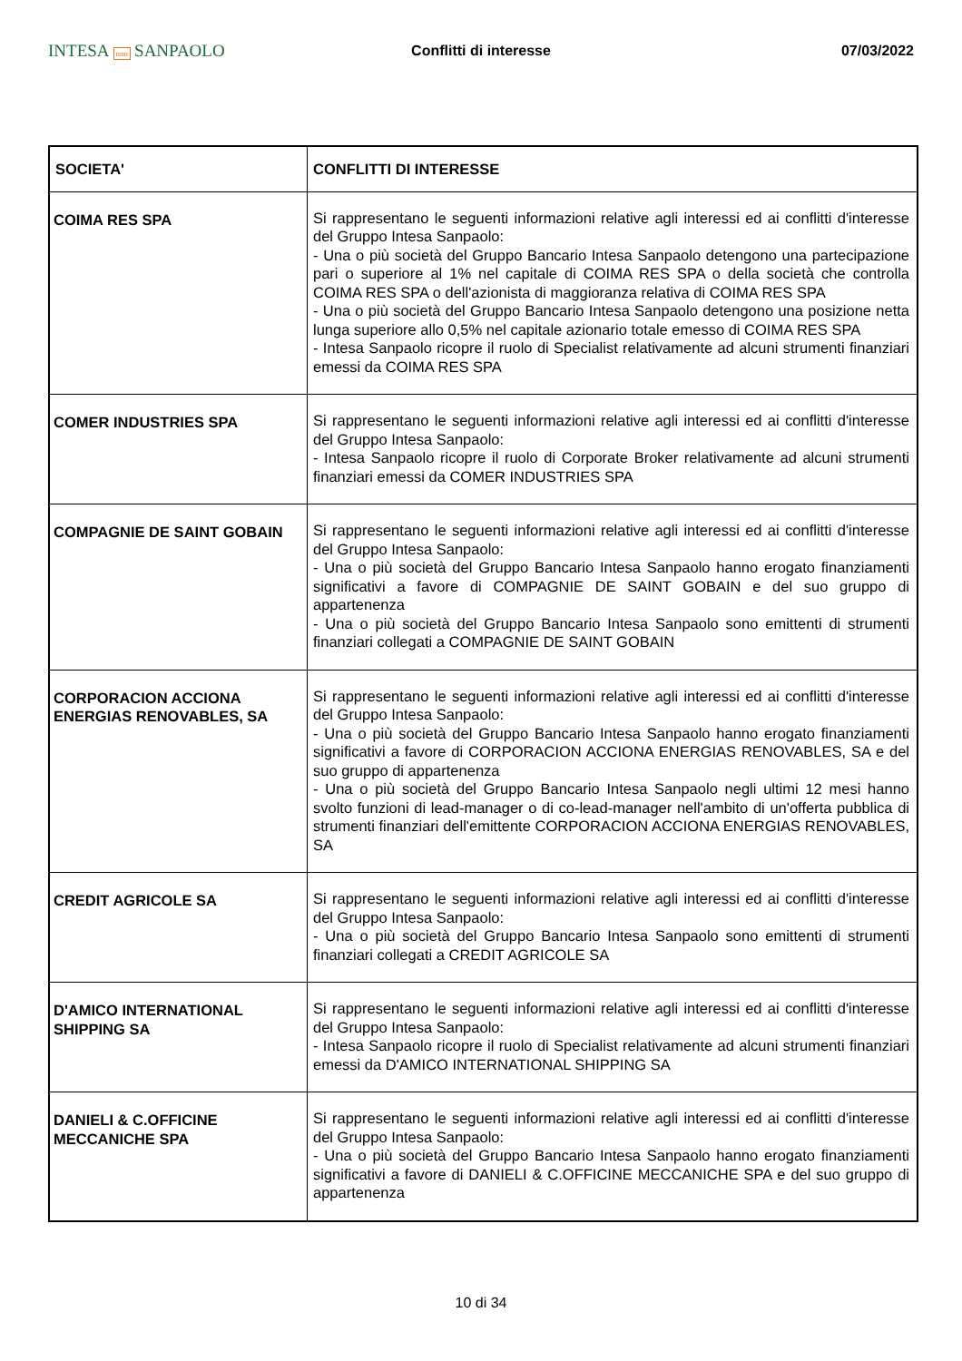INTESA nnn SANPAOLO
Conflitti di interesse 07/03/2022
| SOCIETA' | CONFLITTI DI INTERESSE |
| --- | --- |
| COIMA RES SPA | Si rappresentano le seguenti informazioni relative agli interessi ed ai conflitti d'interesse del Gruppo Intesa Sanpaolo: - Una o più società del Gruppo Bancario Intesa Sanpaolo detengono una partecipazione pari o superiore al 1% nel capitale di COIMA RES SPA o della società che controlla COIMA RES SPA o dell'azionista di maggioranza relativa di COIMA RES SPA - Una o più società del Gruppo Bancario Intesa Sanpaolo detengono una posizione netta lunga superiore allo 0,5% nel capitale azionario totale emesso di COIMA RES SPA - Intesa Sanpaolo ricopre il ruolo di Specialist relativamente ad alcuni strumenti finanziari emessi da COIMA RES SPA |
| COMER INDUSTRIES SPA | Si rappresentano le seguenti informazioni relative agli interessi ed ai conflitti d'interesse del Gruppo Intesa Sanpaolo: - Intesa Sanpaolo ricopre il ruolo di Corporate Broker relativamente ad alcuni strumenti finanziari emessi da COMER INDUSTRIES SPA |
| COMPAGNIE DE SAINT GOBAIN | Si rappresentano le seguenti informazioni relative agli interessi ed ai conflitti d'interesse del Gruppo Intesa Sanpaolo: - Una o più società del Gruppo Bancario Intesa Sanpaolo hanno erogato finanziamenti significativi a favore di COMPAGNIE DE SAINT GOBAIN e del suo gruppo di appartenenza - Una o più società del Gruppo Bancario Intesa Sanpaolo sono emittenti di strumenti finanziari collegati a COMPAGNIE DE SAINT GOBAIN |
| CORPORACION ACCIONA ENERGIAS RENOVABLES, SA | Si rappresentano le seguenti informazioni relative agli interessi ed ai conflitti d'interesse del Gruppo Intesa Sanpaolo: - Una o più società del Gruppo Bancario Intesa Sanpaolo hanno erogato finanziamenti significativi a favore di CORPORACION ACCIONA ENERGIAS RENOVABLES, SA e del suo gruppo di appartenenza - Una o più società del Gruppo Bancario Intesa Sanpaolo negli ultimi 12 mesi hanno svolto funzioni di lead-manager o di co-lead-manager nell'ambito di un'offerta pubblica di strumenti finanziari dell'emittente CORPORACION ACCIONA ENERGIAS RENOVABLES, SA |
| CREDIT AGRICOLE SA | Si rappresentano le seguenti informazioni relative agli interessi ed ai conflitti d'interesse del Gruppo Intesa Sanpaolo: - Una o più società del Gruppo Bancario Intesa Sanpaolo sono emittenti di strumenti finanziari collegati a CREDIT AGRICOLE SA |
| D'AMICO INTERNATIONAL SHIPPING SA | Si rappresentano le seguenti informazioni relative agli interessi ed ai conflitti d'interesse del Gruppo Intesa Sanpaolo: - Intesa Sanpaolo ricopre il ruolo di Specialist relativamente ad alcuni strumenti finanziari emessi da D'AMICO INTERNATIONAL SHIPPING SA |
| DANIELI & C.OFFICINE MECCANICHE SPA | Si rappresentano le seguenti informazioni relative agli interessi ed ai conflitti d'interesse del Gruppo Intesa Sanpaolo: - Una o più società del Gruppo Bancario Intesa Sanpaolo hanno erogato finanziamenti significativi a favore di DANIELI & C.OFFICINE MECCANICHE SPA e del suo gruppo di appartenenza |
10 di 34